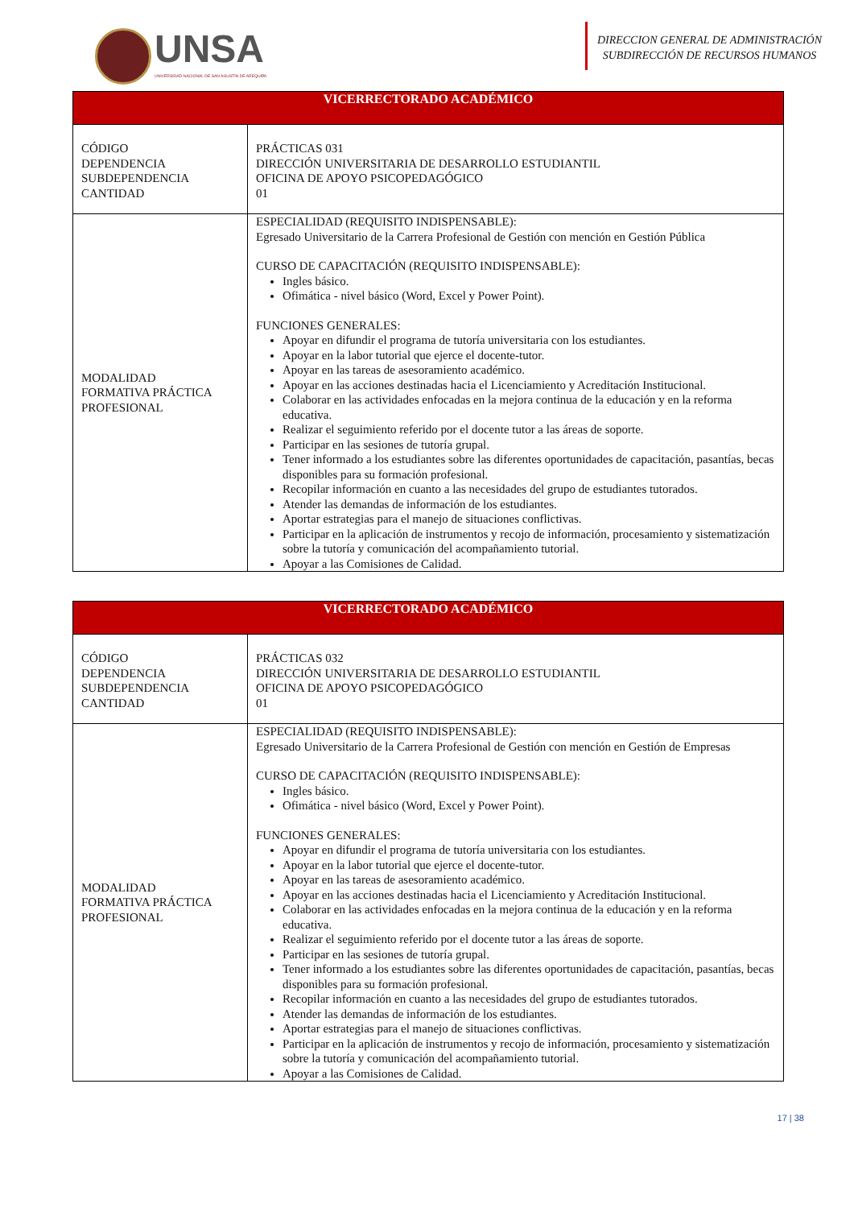UNSA
UNIVERSIDAD NACIONAL DE SAN AGUSTÍN DE AREQUIPA
DIRECCION GENERAL DE ADMINISTRACIÓN
SUBDIRECCIÓN DE RECURSOS HUMANOS
| VICERRECTORADO ACADÉMICO | |
| --- | --- |
| CÓDIGO DEPENDENCIA SUBDEPENDENCIA CANTIDAD | PRÁCTICAS 031 DIRECCIÓN UNIVERSITARIA DE DESARROLLO ESTUDIANTIL OFICINA DE APOYO PSICOPEDAGÓGICO 01 |
| MODALIDAD FORMATIVA PRÁCTICA PROFESIONAL | ESPECIALIDAD (REQUISITO INDISPENSABLE): Egresado Universitario de la Carrera Profesional de Gestión con mención en Gestión Pública CURSO DE CAPACITACIÓN (REQUISITO INDISPENSABLE): Ingles básico. Ofimática - nivel básico (Word, Excel y Power Point). FUNCIONES GENERALES: Apoyar en difundir el programa de tutoría universitaria con los estudiantes. Apoyar en la labor tutorial que ejerce el docente-tutor. Apoyar en las tareas de asesoramiento académico. Apoyar en las acciones destinadas hacia el Licenciamiento y Acreditación Institucional. Colaborar en las actividades enfocadas en la mejora continua de la educación y en la reforma educativa. Realizar el seguimiento referido por el docente tutor a las áreas de soporte. Participar en las sesiones de tutoría grupal. Tener informado a los estudiantes sobre las diferentes oportunidades de capacitación, pasantías, becas disponibles para su formación profesional. Recopilar información en cuanto a las necesidades del grupo de estudiantes tutorados. Atender las demandas de información de los estudiantes. Aportar estrategias para el manejo de situaciones conflictivas. Participar en la aplicación de instrumentos y recojo de información, procesamiento y sistematización sobre la tutoría y comunicación del acompañamiento tutorial. Apoyar a las Comisiones de Calidad. |
| VICERRECTORADO ACADÉMICO | |
| --- | --- |
| CÓDIGO DEPENDENCIA SUBDEPENDENCIA CANTIDAD | PRÁCTICAS 032 DIRECCIÓN UNIVERSITARIA DE DESARROLLO ESTUDIANTIL OFICINA DE APOYO PSICOPEDAGÓGICO 01 |
| MODALIDAD FORMATIVA PRÁCTICA PROFESIONAL | ESPECIALIDAD (REQUISITO INDISPENSABLE): Egresado Universitario de la Carrera Profesional de Gestión con mención en Gestión de Empresas CURSO DE CAPACITACIÓN (REQUISITO INDISPENSABLE): Ingles básico. Ofimática - nivel básico (Word, Excel y Power Point). FUNCIONES GENERALES: Apoyar en difundir el programa de tutoría universitaria con los estudiantes. Apoyar en la labor tutorial que ejerce el docente-tutor. Apoyar en las tareas de asesoramiento académico. Apoyar en las acciones destinadas hacia el Licenciamiento y Acreditación Institucional. Colaborar en las actividades enfocadas en la mejora continua de la educación y en la reforma educativa. Realizar el seguimiento referido por el docente tutor a las áreas de soporte. Participar en las sesiones de tutoría grupal. Tener informado a los estudiantes sobre las diferentes oportunidades de capacitación, pasantías, becas disponibles para su formación profesional. Recopilar información en cuanto a las necesidades del grupo de estudiantes tutorados. Atender las demandas de información de los estudiantes. Aportar estrategias para el manejo de situaciones conflictivas. Participar en la aplicación de instrumentos y recojo de información, procesamiento y sistematización sobre la tutoría y comunicación del acompañamiento tutorial. Apoyar a las Comisiones de Calidad. |
17 | 38